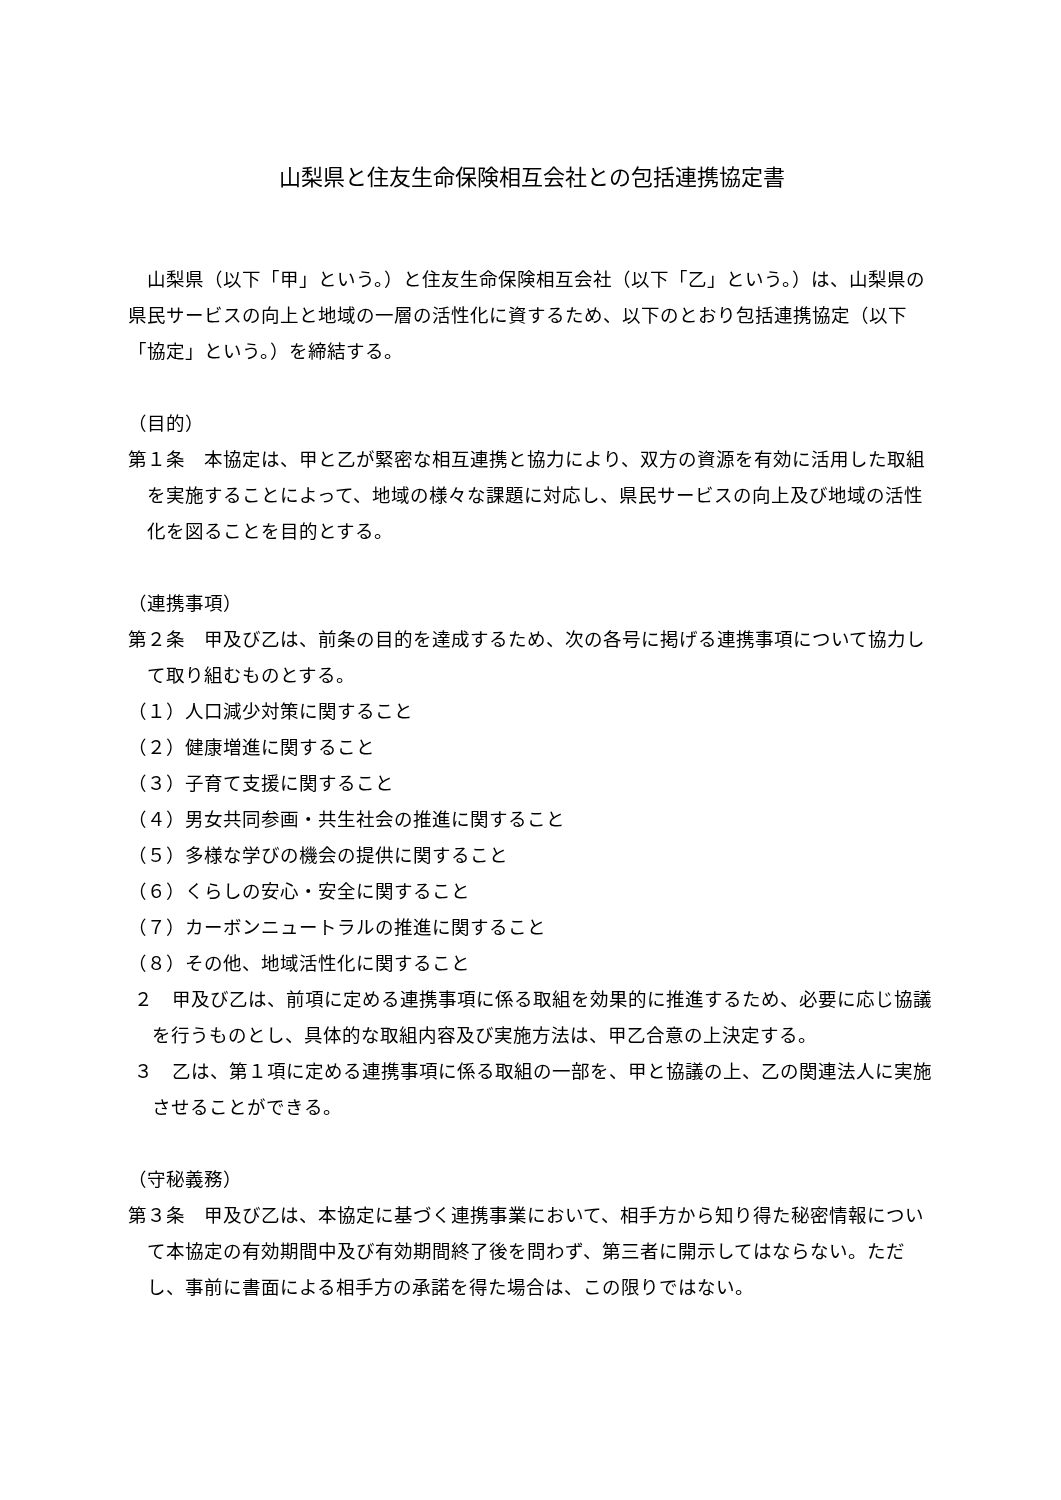山梨県と住友生命保険相互会社との包括連携協定書
　山梨県（以下「甲」という。）と住友生命保険相互会社（以下「乙」という。）は、山梨県の県民サービスの向上と地域の一層の活性化に資するため、以下のとおり包括連携協定（以下「協定」という。）を締結する。
（目的）
第１条　本協定は、甲と乙が緊密な相互連携と協力により、双方の資源を有効に活用した取組を実施することによって、地域の様々な課題に対応し、県民サービスの向上及び地域の活性化を図ることを目的とする。
（連携事項）
第２条　甲及び乙は、前条の目的を達成するため、次の各号に掲げる連携事項について協力して取り組むものとする。
（１）人口減少対策に関すること
（２）健康増進に関すること
（３）子育て支援に関すること
（４）男女共同参画・共生社会の推進に関すること
（５）多様な学びの機会の提供に関すること
（６）くらしの安心・安全に関すること
（７）カーボンニュートラルの推進に関すること
（８）その他、地域活性化に関すること
２　甲及び乙は、前項に定める連携事項に係る取組を効果的に推進するため、必要に応じ協議を行うものとし、具体的な取組内容及び実施方法は、甲乙合意の上決定する。
３　乙は、第１項に定める連携事項に係る取組の一部を、甲と協議の上、乙の関連法人に実施させることができる。
（守秘義務）
第３条　甲及び乙は、本協定に基づく連携事業において、相手方から知り得た秘密情報について本協定の有効期間中及び有効期間終了後を問わず、第三者に開示してはならない。ただし、事前に書面による相手方の承諾を得た場合は、この限りではない。